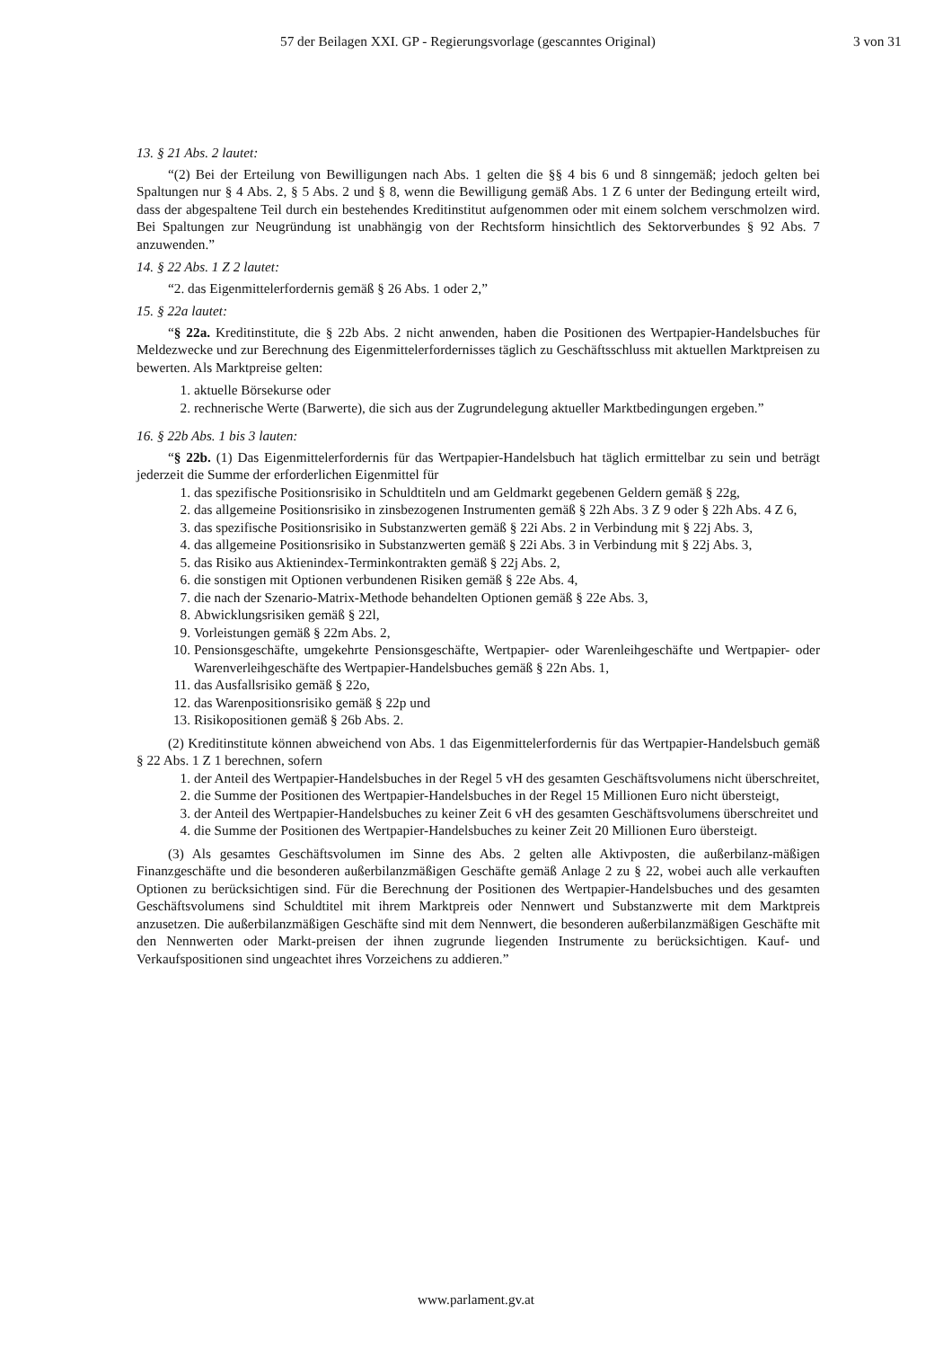57 der Beilagen XXI. GP - Regierungsvorlage (gescanntes Original) 3 von 31
13. § 21 Abs. 2 lautet:
“(2) Bei der Erteilung von Bewilligungen nach Abs. 1 gelten die §§ 4 bis 6 und 8 sinngemäß; jedoch gelten bei Spaltungen nur § 4 Abs. 2, § 5 Abs. 2 und § 8, wenn die Bewilligung gemäß Abs. 1 Z 6 unter der Bedingung erteilt wird, dass der abgespaltene Teil durch ein bestehendes Kreditinstitut aufgenommen oder mit einem solchem verschmolzen wird. Bei Spaltungen zur Neugründung ist unabhängig von der Rechtsform hinsichtlich des Sektorverbundes § 92 Abs. 7 anzuwenden.”
14. § 22 Abs. 1 Z 2 lautet:
“2. das Eigenmittelerfordernis gemäß § 26 Abs. 1 oder 2,”
15. § 22a lautet:
“§ 22a. Kreditinstitute, die § 22b Abs. 2 nicht anwenden, haben die Positionen des Wertpapier-Handelsbuches für Meldezwecke und zur Berechnung des Eigenmittelerfordernisses täglich zu Geschäftsschluss mit aktuellen Marktpreisen zu bewerten. Als Marktpreise gelten:
1. aktuelle Börsekurse oder
2. rechnerische Werte (Barwerte), die sich aus der Zugrundelegung aktueller Marktbedingungen ergeben.”
16. § 22b Abs. 1 bis 3 lauten:
“§ 22b. (1) Das Eigenmittelerfordernis für das Wertpapier-Handelsbuch hat täglich ermittelbar zu sein und beträgt jederzeit die Summe der erforderlichen Eigenmittel für
1. das spezifische Positionsrisiko in Schuldtiteln und am Geldmarkt gegebenen Geldern gemäß § 22g,
2. das allgemeine Positionsrisiko in zinsbezogenen Instrumenten gemäß § 22h Abs. 3 Z 9 oder § 22h Abs. 4 Z 6,
3. das spezifische Positionsrisiko in Substanzwerten gemäß § 22i Abs. 2 in Verbindung mit § 22j Abs. 3,
4. das allgemeine Positionsrisiko in Substanzwerten gemäß § 22i Abs. 3 in Verbindung mit § 22j Abs. 3,
5. das Risiko aus Aktienindex-Terminkontrakten gemäß § 22j Abs. 2,
6. die sonstigen mit Optionen verbundenen Risiken gemäß § 22e Abs. 4,
7. die nach der Szenario-Matrix-Methode behandelten Optionen gemäß § 22e Abs. 3,
8. Abwicklungsrisiken gemäß § 22l,
9. Vorleistungen gemäß § 22m Abs. 2,
10. Pensionsgeschäfte, umgekehrte Pensionsgeschäfte, Wertpapier- oder Warenleihgeschäfte und Wertpapier- oder Warenverleihgeschäfte des Wertpapier-Handelsbuches gemäß § 22n Abs. 1,
11. das Ausfallsrisiko gemäß § 22o,
12. das Warenpositionsrisiko gemäß § 22p und
13. Risikopositionen gemäß § 26b Abs. 2.
(2) Kreditinstitute können abweichend von Abs. 1 das Eigenmittelerfordernis für das Wertpapier-Handelsbuch gemäß § 22 Abs. 1 Z 1 berechnen, sofern
1. der Anteil des Wertpapier-Handelsbuches in der Regel 5 vH des gesamten Geschäftsvolumens nicht überschreitet,
2. die Summe der Positionen des Wertpapier-Handelsbuches in der Regel 15 Millionen Euro nicht übersteigt,
3. der Anteil des Wertpapier-Handelsbuches zu keiner Zeit 6 vH des gesamten Geschäftsvolumens überschreitet und
4. die Summe der Positionen des Wertpapier-Handelsbuches zu keiner Zeit 20 Millionen Euro übersteigt.
(3) Als gesamtes Geschäftsvolumen im Sinne des Abs. 2 gelten alle Aktivposten, die außerbilanz-mäßigen Finanzgeschäfte und die besonderen außerbilanzmäßigen Geschäfte gemäß Anlage 2 zu § 22, wobei auch alle verkauften Optionen zu berücksichtigen sind. Für die Berechnung der Positionen des Wertpapier-Handelsbuches und des gesamten Geschäftsvolumens sind Schuldtitel mit ihrem Marktpreis oder Nennwert und Substanzwerte mit dem Marktpreis anzusetzen. Die außerbilanzmäßigen Geschäfte sind mit dem Nennwert, die besonderen außerbilanzmäßigen Geschäfte mit den Nennwerten oder Markt-preisen der ihnen zugrunde liegenden Instrumente zu berücksichtigen. Kauf- und Verkaufspositionen sind ungeachtet ihres Vorzeichens zu addieren.”
www.parlament.gv.at